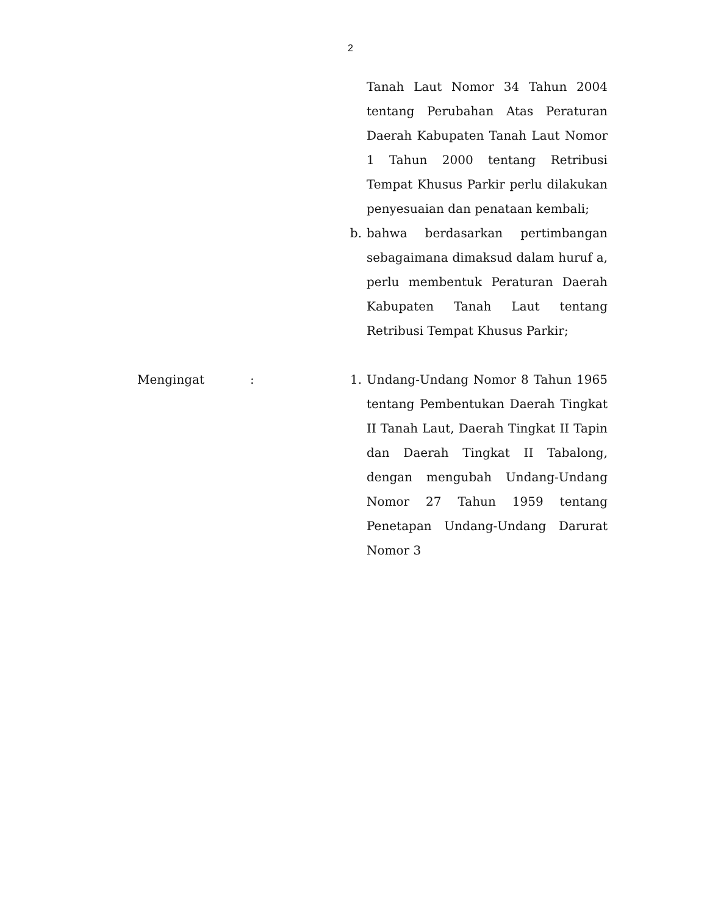2
Tanah Laut Nomor 34 Tahun 2004 tentang Perubahan Atas Peraturan Daerah Kabupaten Tanah Laut Nomor 1 Tahun 2000 tentang Retribusi Tempat Khusus Parkir perlu dilakukan penyesuaian dan penataan kembali;
b. bahwa berdasarkan pertimbangan sebagaimana dimaksud dalam huruf a, perlu membentuk Peraturan Daerah Kabupaten Tanah Laut tentang Retribusi Tempat Khusus Parkir;
Mengingat : 1. Undang-Undang Nomor 8 Tahun 1965 tentang Pembentukan Daerah Tingkat II Tanah Laut, Daerah Tingkat II Tapin dan Daerah Tingkat II Tabalong, dengan mengubah Undang-Undang Nomor 27 Tahun 1959 tentang Penetapan Undang-Undang Darurat Nomor 3